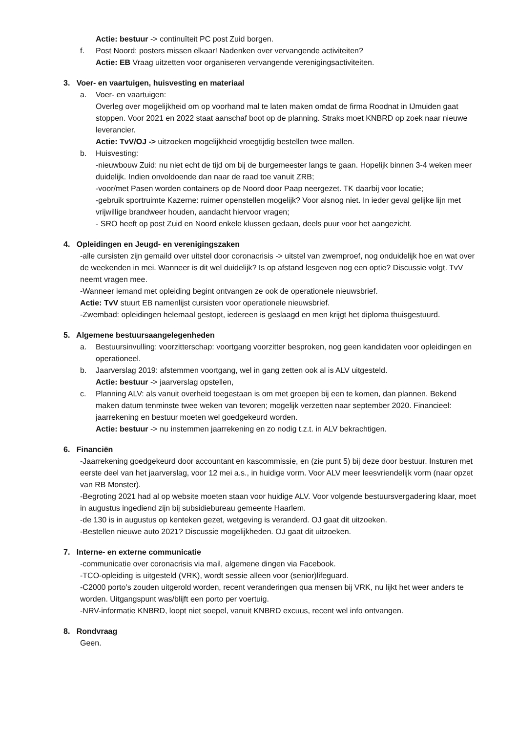Actie: bestuur -> continuïteit PC post Zuid borgen.
f. Post Noord: posters missen elkaar! Nadenken over vervangende activiteiten?
Actie: EB Vraag uitzetten voor organiseren vervangende verenigingsactiviteiten.
3. Voer- en vaartuigen, huisvesting en materiaal
a. Voer- en vaartuigen:
Overleg over mogelijkheid om op voorhand mal te laten maken omdat de firma Roodnat in IJmuiden gaat stoppen. Voor 2021 en 2022 staat aanschaf boot op de planning. Straks moet KNBRD op zoek naar nieuwe leverancier.
Actie: TvV/OJ -> uitzoeken mogelijkheid vroegtijdig bestellen twee mallen.
b. Huisvesting:
-nieuwbouw Zuid: nu niet echt de tijd om bij de burgemeester langs te gaan. Hopelijk binnen 3-4 weken meer duidelijk. Indien onvoldoende dan naar de raad toe vanuit ZRB;
-voor/met Pasen worden containers op de Noord door Paap neergezet. TK daarbij voor locatie;
-gebruik sportruimte Kazerne: ruimer openstellen mogelijk? Voor alsnog niet. In ieder geval gelijke lijn met vrijwillige brandweer houden, aandacht hiervoor vragen;
- SRO heeft op post Zuid en Noord enkele klussen gedaan, deels puur voor het aangezicht.
4. Opleidingen en Jeugd- en verenigingszaken
-alle cursisten zijn gemaild over uitstel door coronacrisis -> uitstel van zwemproef, nog onduidelijk hoe en wat over de weekenden in mei. Wanneer is dit wel duidelijk? Is op afstand lesgeven nog een optie? Discussie volgt. TvV neemt vragen mee.
-Wanneer iemand met opleiding begint ontvangen ze ook de operationele nieuwsbrief.
Actie: TvV stuurt EB namenlijst cursisten voor operationele nieuwsbrief.
-Zwembad: opleidingen helemaal gestopt, iedereen is geslaagd en men krijgt het diploma thuisgestuurd.
5. Algemene bestuursaangelegenheden
a. Bestuursinvulling: voorzitterschap: voortgang voorzitter besproken, nog geen kandidaten voor opleidingen en operationeel.
b. Jaarverslag 2019: afstemmen voortgang, wel in gang zetten ook al is ALV uitgesteld.
Actie: bestuur -> jaarverslag opstellen,
c. Planning ALV: als vanuit overheid toegestaan is om met groepen bij een te komen, dan plannen. Bekend maken datum tenminste twee weken van tevoren; mogelijk verzetten naar september 2020. Financieel: jaarrekening en bestuur moeten wel goedgekeurd worden.
Actie: bestuur -> nu instemmen jaarrekening en zo nodig t.z.t. in ALV bekrachtigen.
6. Financiën
-Jaarrekening goedgekeurd door accountant en kascommissie, en (zie punt 5) bij deze door bestuur. Insturen met eerste deel van het jaarverslag, voor 12 mei a.s., in huidige vorm. Voor ALV meer leesvriendelijk vorm (naar opzet van RB Monster).
-Begroting 2021 had al op website moeten staan voor huidige ALV. Voor volgende bestuursvergadering klaar, moet in augustus ingediend zijn bij subsidiebureau gemeente Haarlem.
-de 130 is in augustus op kenteken gezet, wetgeving is veranderd. OJ gaat dit uitzoeken.
-Bestellen nieuwe auto 2021? Discussie mogelijkheden. OJ gaat dit uitzoeken.
7. Interne- en externe communicatie
-communicatie over coronacrisis via mail, algemene dingen via Facebook.
-TCO-opleiding is uitgesteld (VRK), wordt sessie alleen voor (senior)lifeguard.
-C2000 porto’s zouden uitgerold worden, recent veranderingen qua mensen bij VRK, nu lijkt het weer anders te worden. Uitgangspunt was/blijft een porto per voertuig.
-NRV-informatie KNBRD, loopt niet soepel, vanuit KNBRD excuus, recent wel info ontvangen.
8. Rondvraag
Geen.